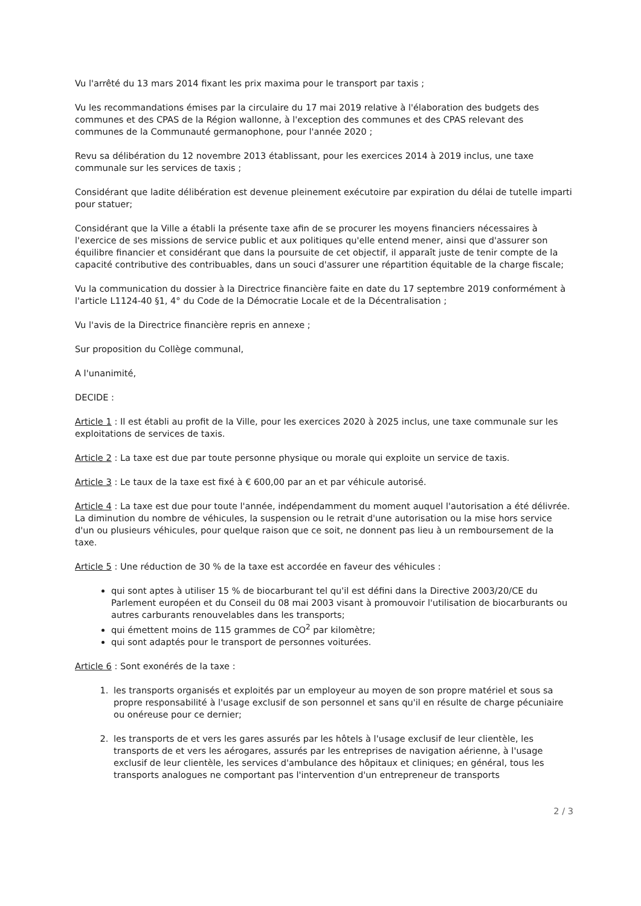Vu l'arrêté du 13 mars 2014 fixant les prix maxima pour le transport par taxis ;
Vu les recommandations émises par la circulaire du 17 mai 2019 relative à l'élaboration des budgets des communes et des CPAS de la Région wallonne, à l'exception des communes et des CPAS relevant des communes de la Communauté germanophone, pour l'année 2020 ;
Revu sa délibération du 12 novembre 2013 établissant, pour les exercices 2014 à 2019 inclus, une taxe communale sur les services de taxis ;
Considérant que ladite délibération est devenue pleinement exécutoire par expiration du délai de tutelle imparti pour statuer;
Considérant que la Ville a établi la présente taxe afin de se procurer les moyens financiers nécessaires à l'exercice de ses missions de service public et aux politiques qu'elle entend mener, ainsi que d'assurer son équilibre financier et considérant que dans la poursuite de cet objectif, il apparaît juste de tenir compte de la capacité contributive des contribuables, dans un souci d'assurer une répartition équitable de la charge fiscale;
Vu la communication du dossier à la Directrice financière faite en date du 17 septembre 2019 conformément à l'article L1124-40 §1, 4° du Code de la Démocratie Locale et de la Décentralisation ;
Vu l'avis de la Directrice financière repris en annexe ;
Sur proposition du Collège communal,
A l'unanimité,
DECIDE :
Article 1 : Il est établi au profit de la Ville, pour les exercices 2020 à 2025 inclus, une taxe communale sur les exploitations de services de taxis.
Article 2 : La taxe est due par toute personne physique ou morale qui exploite un service de taxis.
Article 3 : Le taux de la taxe est fixé à € 600,00 par an et par véhicule autorisé.
Article 4 : La taxe est due pour toute l'année, indépendamment du moment auquel l'autorisation a été délivrée. La diminution du nombre de véhicules, la suspension ou le retrait d'une autorisation ou la mise hors service d'un ou plusieurs véhicules, pour quelque raison que ce soit, ne donnent pas lieu à un remboursement de la taxe.
Article 5 : Une réduction de 30 % de la taxe est accordée en faveur des véhicules :
qui sont aptes à utiliser 15 % de biocarburant tel qu'il est défini dans la Directive 2003/20/CE du Parlement européen et du Conseil du 08 mai 2003 visant à promouvoir l'utilisation de biocarburants ou autres carburants renouvelables dans les transports;
qui émettent moins de 115 grammes de CO<sup>2</sup> par kilomètre;
qui sont adaptés pour le transport de personnes voiturées.
Article 6 : Sont exonérés de la taxe :
1. les transports organisés et exploités par un employeur au moyen de son propre matériel et sous sa propre responsabilité à l'usage exclusif de son personnel et sans qu'il en résulte de charge pécuniaire ou onéreuse pour ce dernier;
2. les transports de et vers les gares assurés par les hôtels à l'usage exclusif de leur clientèle, les transports de et vers les aérogares, assurés par les entreprises de navigation aérienne, à l'usage exclusif de leur clientèle, les services d'ambulance des hôpitaux et cliniques; en général, tous les transports analogues ne comportant pas l'intervention d'un entrepreneur de transports
2 / 3